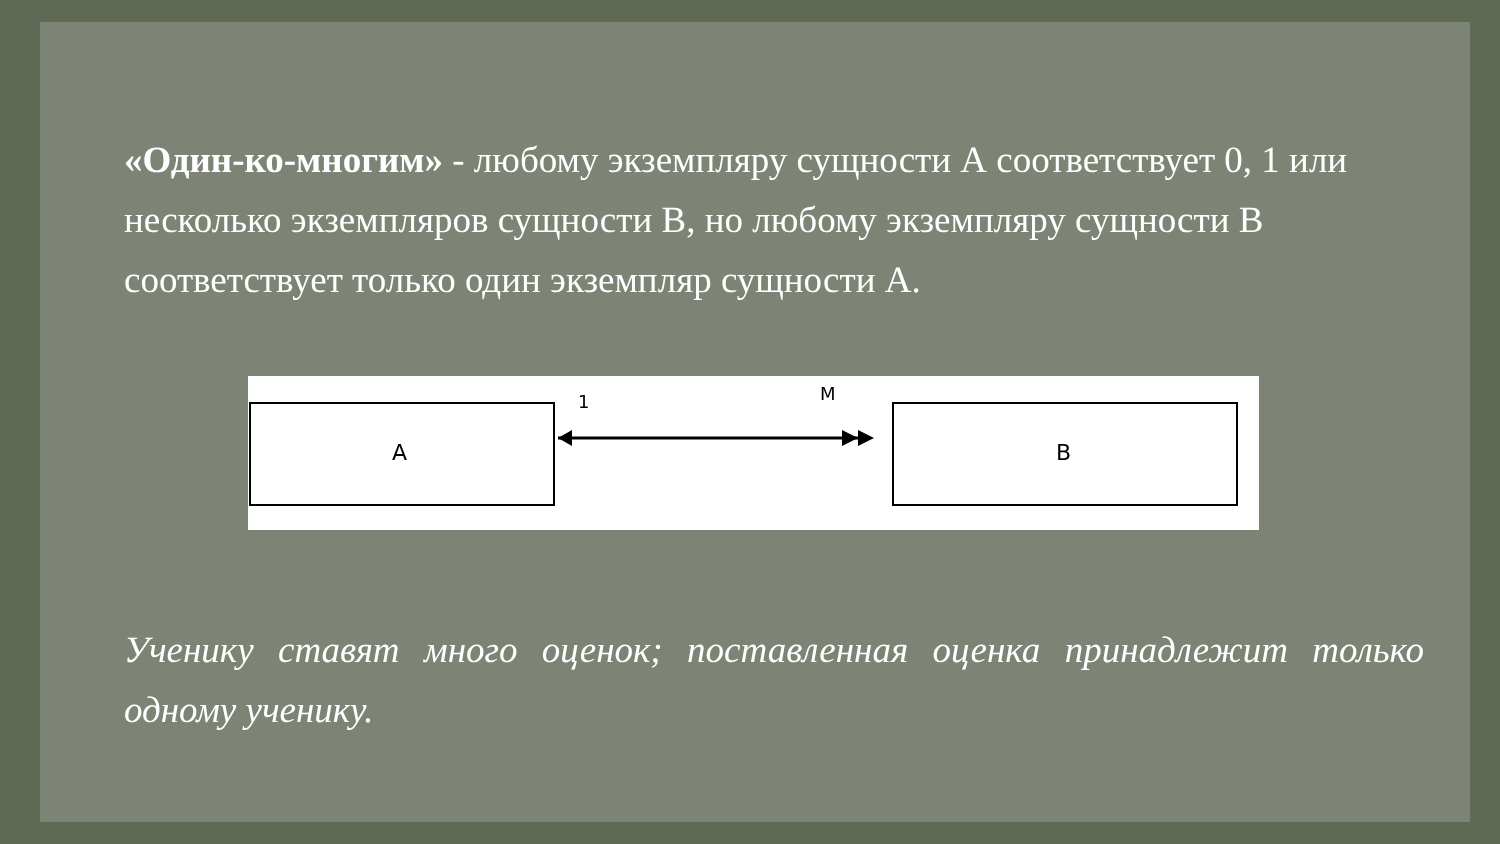«Один-ко-многим» - любому экземпляру сущности А соответствует 0, 1 или несколько экземпляров сущности В, но любому экземпляру сущности В соответствует только один экземпляр сущности А.
A
B
1
M
Ученику ставят много оценок; поставленная оценка принадлежит только одному ученику.